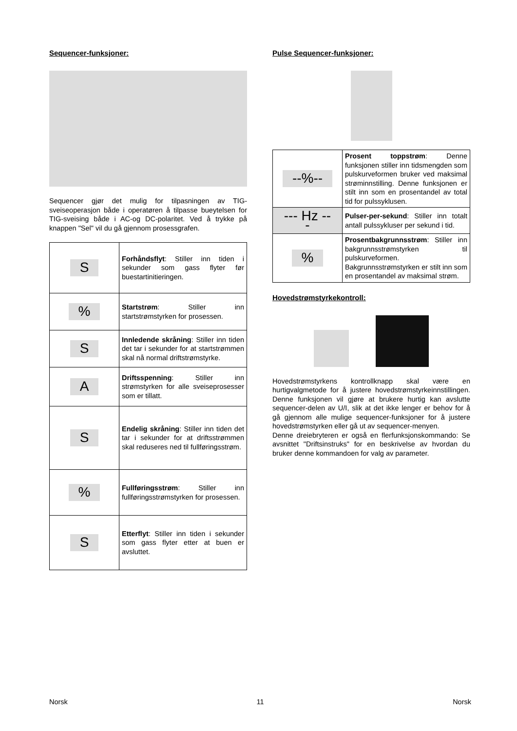Sequencer-funksjoner:
Sequencer gjør det mulig for tilpasningen av TIG-sveiseoperasjon både i operatøren å tilpasse bueytelsen for TIG-sveising både i AC-og DC-polaritet. Ved å trykke på knappen "Sel" vil du gå gjennom prosessgrafen.
| S | Forhåndsflyt : Stiller inn tiden i sekunder som gass flyter før buestartinitieringen. |
| % | Startstrøm : Stiller inn startstrømstyrken for prosessen. |
| S | Innledende skråning : Stiller inn tiden det tar i sekunder for at startstrømmen skal nå normal driftstrømstyrke. |
| A | Driftsspenning : Stiller inn strømstyrken for alle sveiseprosesser som er tillatt. |
| S | Endelig skråning : Stiller inn tiden det tar i sekunder for at driftsstrømmen skal reduseres ned til fullføringsstrøm. |
| % | Fullføringsstrøm : Stiller inn fullføringsstrømstyrken for prosessen. |
| S | Etterflyt : Stiller inn tiden i sekunder som gass flyter etter at buen er avsluttet. |
Pulse Sequencer-funksjoner:
| --%-- | Prosent toppstrøm : Denne funksjonen stiller inn tidsmengden som pulskurveformen bruker ved maksimal strøminnstilling. Denne funksjonen er stilt inn som en prosentandel av total tid for pulssyklusen. |
| --- Hz --- | Pulser-per-sekund : Stiller inn totalt antall pulssykluser per sekund i tid. |
| % | Prosentbakgrunnsstrøm : Stiller inn bakgrunnsstrømstyrken til pulskurveformen. Bakgrunnsstrømstyrken er stilt inn som en prosentandel av maksimal strøm. |
Hovedstrømstyrkekontroll:
Hovedstrømstyrkens kontrollknapp skal være en hurtigvalgmetode for å justere hovedstrømstyrkeinnstillingen. Denne funksjonen vil gjøre at brukere hurtig kan avslutte sequencer-delen av U/I, slik at det ikke lenger er behov for å gå gjennom alle mulige sequencer-funksjoner for å justere hovedstrømstyrken eller gå ut av sequencer-menyen.
Denne dreiebryteren er også en flerfunksjonskommando: Se avsnittet "Driftsinstruks" for en beskrivelse av hvordan du bruker denne kommandoen for valg av parameter.
Norsk 11 Norsk